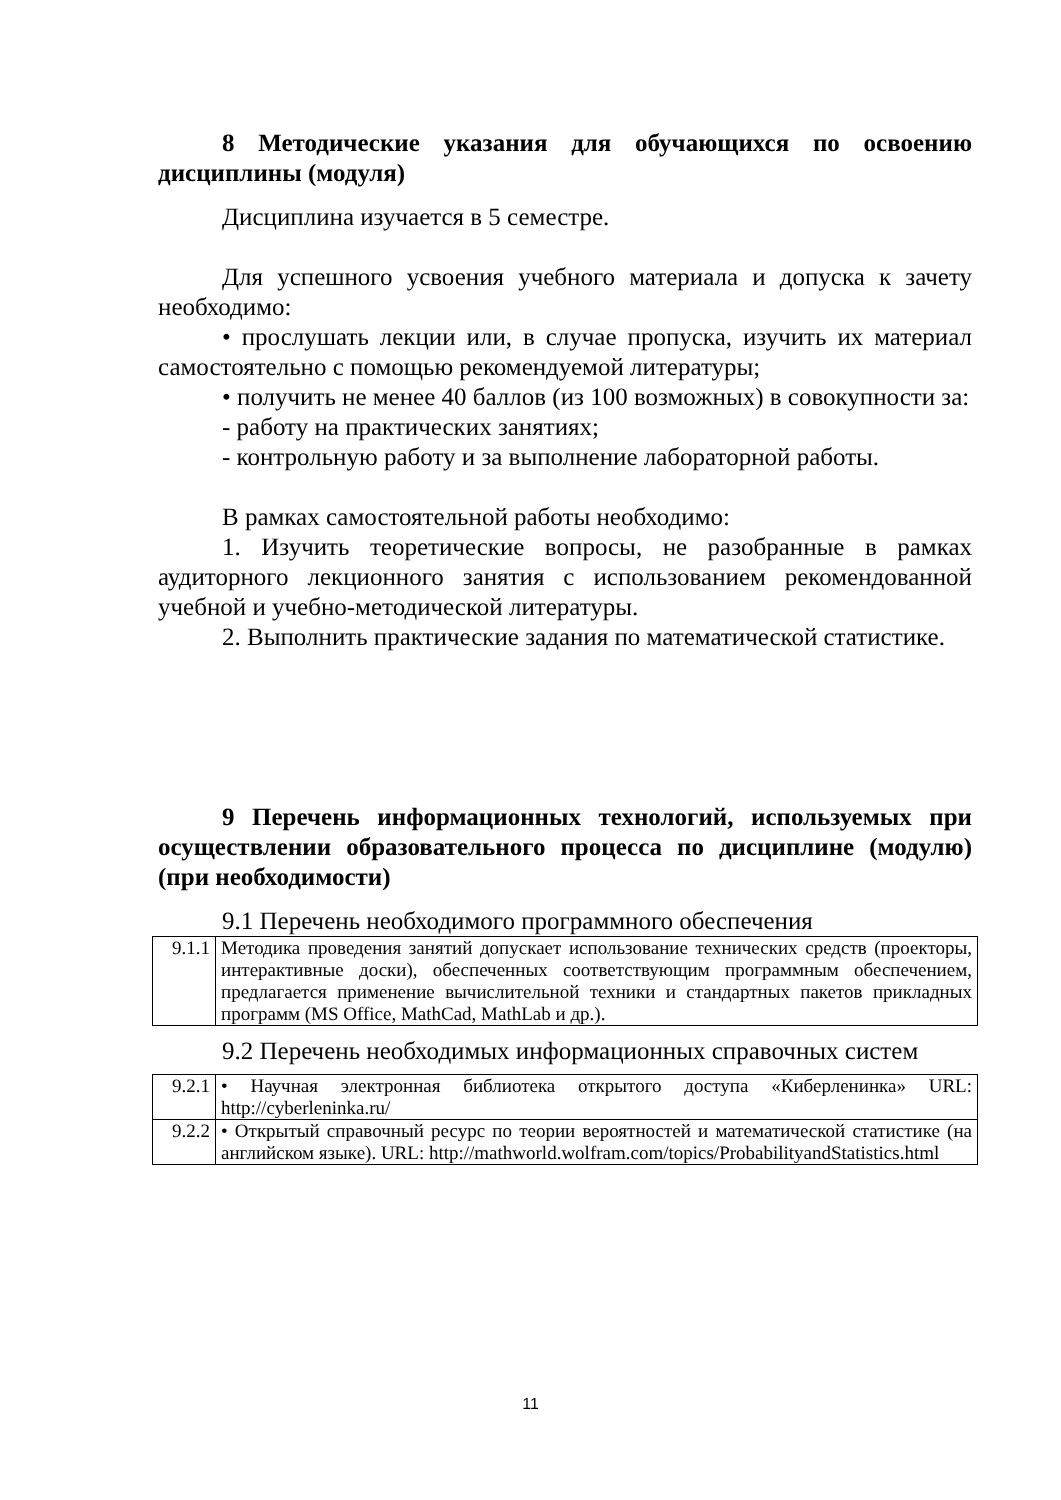8 Методические указания для обучающихся по освоению дисциплины (модуля)
Дисциплина изучается в 5 семестре.
Для успешного усвоения учебного материала и допуска к зачету необходимо:
• прослушать лекции или, в случае пропуска, изучить их материал самостоятельно с помощью рекомендуемой литературы;
• получить не менее 40 баллов (из 100 возможных) в совокупности за:
- работу на практических занятиях;
- контрольную работу и за выполнение лабораторной работы.
В рамках самостоятельной работы необходимо:
1. Изучить теоретические вопросы, не разобранные в рамках аудиторного лекционного занятия с использованием рекомендованной учебной и учебно-методической литературы.
2. Выполнить практические задания по математической статистике.
9 Перечень информационных технологий, используемых при осуществлении образовательного процесса по дисциплине (модулю) (при необходимости)
9.1 Перечень необходимого программного обеспечения
| 9.1.1 | Методика проведения занятий допускает использование технических средств (проекторы, интерактивные доски), обеспеченных соответствующим программным обеспечением, предлагается применение вычислительной техники и стандартных пакетов прикладных программ (MS Office, MathCad, MathLab и др.). |
9.2 Перечень необходимых информационных справочных систем
| 9.2.1 | • Научная электронная библиотека открытого доступа «Киберленинка» URL: http://cyberleninka.ru/ |
| 9.2.2 | • Открытый справочный ресурс по теории вероятностей и математической статистике (на английском языке). URL: http://mathworld.wolfram.com/topics/ProbabilityandStatistics.html |
11